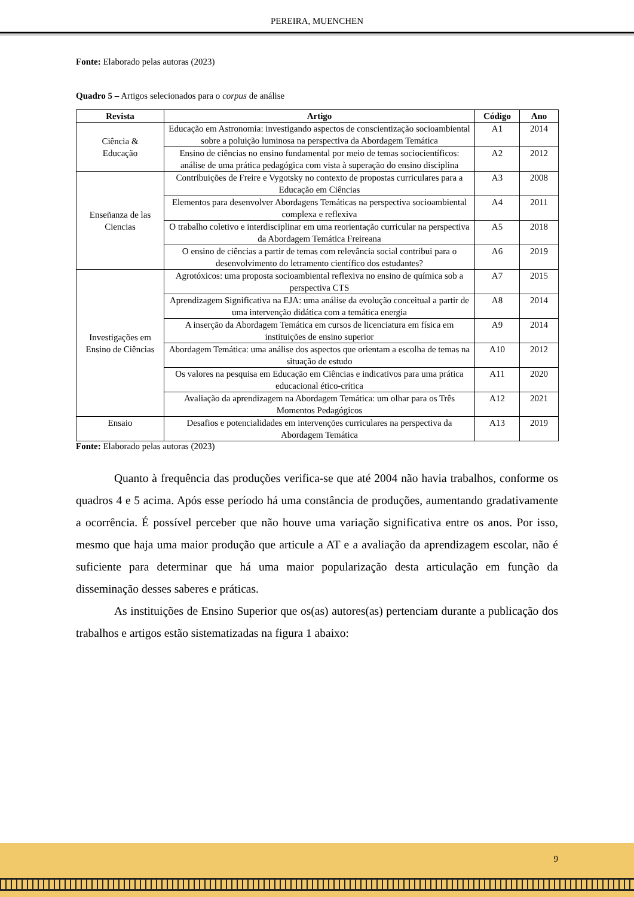PEREIRA, MUENCHEN
Fonte: Elaborado pelas autoras (2023)
Quadro 5 – Artigos selecionados para o corpus de análise
| Revista | Artigo | Código | Ano |
| --- | --- | --- | --- |
| Ciência & Educação | Educação em Astronomia: investigando aspectos de conscientização socioambiental sobre a poluição luminosa na perspectiva da Abordagem Temática | A1 | 2014 |
| | Ensino de ciências no ensino fundamental por meio de temas sociocientíficos: análise de uma prática pedagógica com vista à superação do ensino disciplina | A2 | 2012 |
| Enseñanza de las Ciencias | Contribuições de Freire e Vygotsky no contexto de propostas curriculares para a Educação em Ciências | A3 | 2008 |
| | Elementos para desenvolver Abordagens Temáticas na perspectiva socioambiental complexa e reflexiva | A4 | 2011 |
| | O trabalho coletivo e interdisciplinar em uma reorientação curricular na perspectiva da Abordagem Temática Freireana | A5 | 2018 |
| | O ensino de ciências a partir de temas com relevância social contribui para o desenvolvimento do letramento científico dos estudantes? | A6 | 2019 |
| Investigações em Ensino de Ciências | Agrotóxicos: uma proposta socioambiental reflexiva no ensino de química sob a perspectiva CTS | A7 | 2015 |
| | Aprendizagem Significativa na EJA: uma análise da evolução conceitual a partir de uma intervenção didática com a temática energia | A8 | 2014 |
| | A inserção da Abordagem Temática em cursos de licenciatura em física em instituições de ensino superior | A9 | 2014 |
| | Abordagem Temática: uma análise dos aspectos que orientam a escolha de temas na situação de estudo | A10 | 2012 |
| | Os valores na pesquisa em Educação em Ciências e indicativos para uma prática educacional ético-crítica | A11 | 2020 |
| | Avaliação da aprendizagem na Abordagem Temática: um olhar para os Três Momentos Pedagógicos | A12 | 2021 |
| Ensaio | Desafios e potencialidades em intervenções curriculares na perspectiva da Abordagem Temática | A13 | 2019 |
Fonte: Elaborado pelas autoras (2023)
Quanto à frequência das produções verifica-se que até 2004 não havia trabalhos, conforme os quadros 4 e 5 acima. Após esse período há uma constância de produções, aumentando gradativamente a ocorrência. É possível perceber que não houve uma variação significativa entre os anos. Por isso, mesmo que haja uma maior produção que articule a AT e a avaliação da aprendizagem escolar, não é suficiente para determinar que há uma maior popularização desta articulação em função da disseminação desses saberes e práticas.
As instituições de Ensino Superior que os(as) autores(as) pertenciam durante a publicação dos trabalhos e artigos estão sistematizadas na figura 1 abaixo:
9